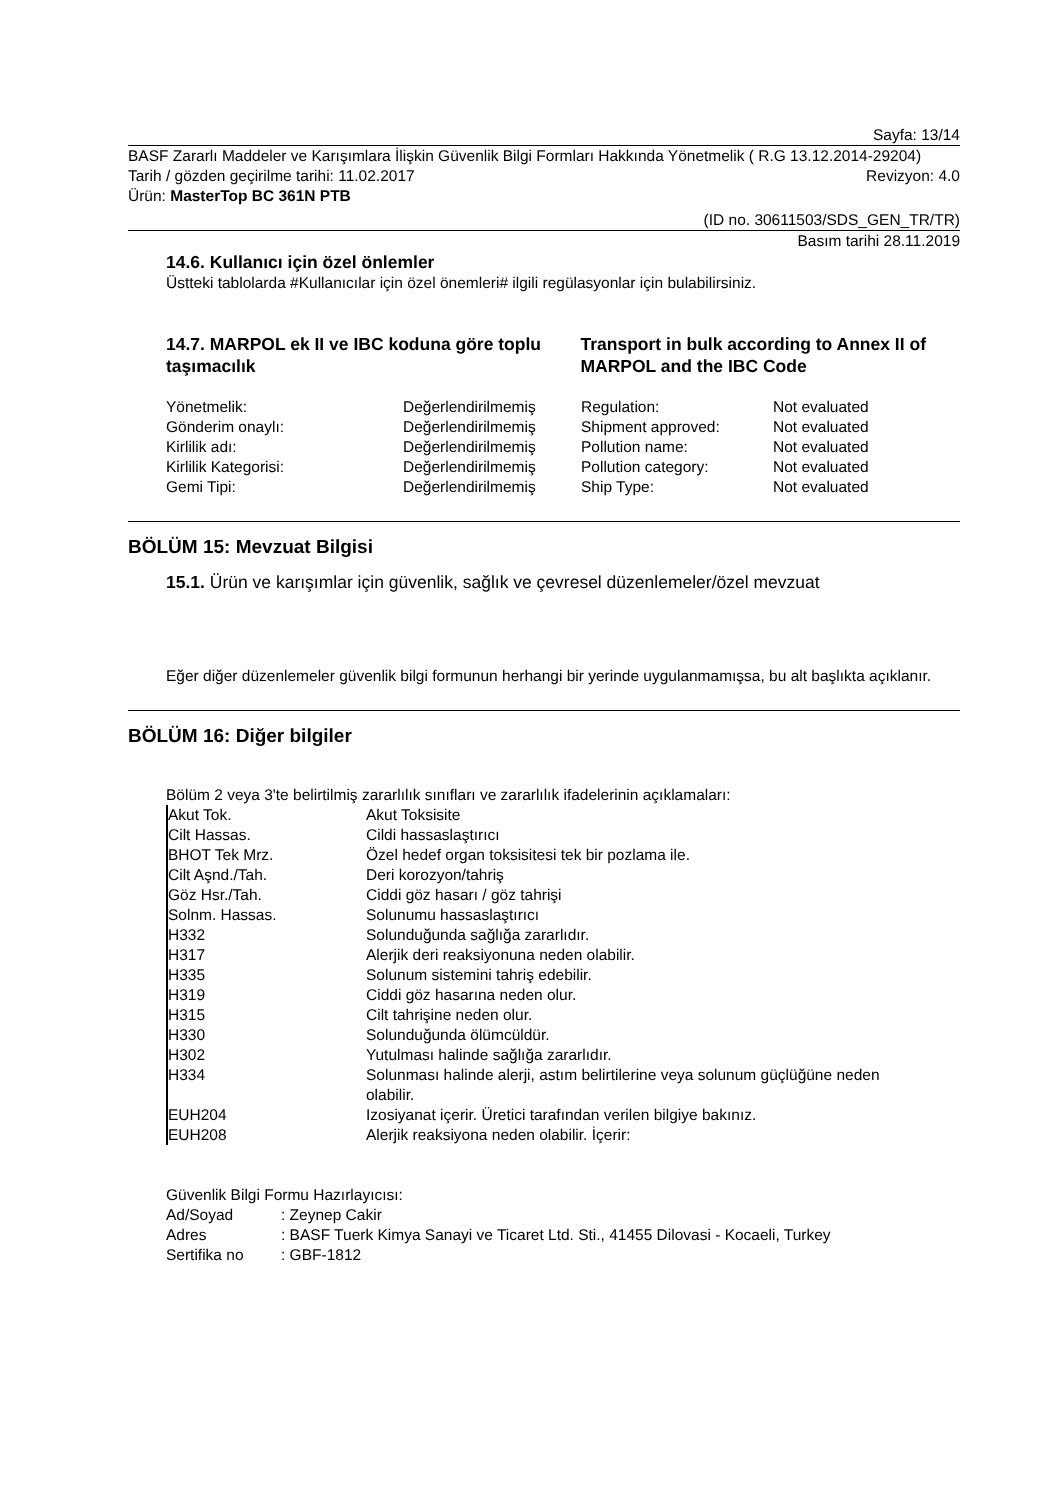Sayfa: 13/14
BASF Zararlı Maddeler ve Karışımlara İlişkin Güvenlik Bilgi Formları Hakkında Yönetmelik ( R.G 13.12.2014-29204)
Tarih / gözden geçirilme tarihi: 11.02.2017 Revizyon: 4.0
Ürün: MasterTop BC 361N PTB
(ID no. 30611503/SDS_GEN_TR/TR)
Basım tarihi 28.11.2019
14.6. Kullanıcı için özel önlemler
Üstteki tablolarda #Kullanıcılar için özel önemleri# ilgili regülasyonlar için bulabilirsiniz.
14.7. MARPOL ek II ve IBC koduna göre toplu taşımacılık
Transport in bulk according to Annex II of MARPOL and the IBC Code
| Yönetmelik: | Değerlendirilmemiş | Regulation: | Not evaluated |
| Gönderim onaylı: | Değerlendirilmemiş | Shipment approved: | Not evaluated |
| Kirlilik adı: | Değerlendirilmemiş | Pollution name: | Not evaluated |
| Kirlilik Kategorisi: | Değerlendirilmemiş | Pollution category: | Not evaluated |
| Gemi Tipi: | Değerlendirilmemiş | Ship Type: | Not evaluated |
BÖLÜM 15: Mevzuat Bilgisi
15.1. Ürün ve karışımlar için güvenlik, sağlık ve çevresel düzenlemeler/özel mevzuat
Eğer diğer düzenlemeler güvenlik bilgi formunun herhangi bir yerinde uygulanmamışsa, bu alt başlıkta açıklanır.
BÖLÜM 16: Diğer bilgiler
Bölüm 2 veya 3'te belirtilmiş zararlılık sınıfları ve zararlılık ifadelerinin açıklamaları:
| Akut Tok. | Akut Toksisite |
| Cilt Hassas. | Cildi hassaslaştırıcı |
| BHOT Tek Mrz. | Özel hedef organ toksisitesi tek bir pozlama ile. |
| Cilt Aşnd./Tah. | Deri korozyon/tahriş |
| Göz Hsr./Tah. | Ciddi göz hasarı / göz tahrişi |
| Solnm. Hassas. | Solunumu hassaslaştırıcı |
| H332 | Solunduğunda sağlığa zararlıdır. |
| H317 | Alerjik deri reaksiyonuna neden olabilir. |
| H335 | Solunum sistemini tahriş edebilir. |
| H319 | Ciddi göz hasarına neden olur. |
| H315 | Cilt tahrişine neden olur. |
| H330 | Solunduğunda ölümcüldür. |
| H302 | Yutulması halinde sağlığa zararlıdır. |
| H334 | Solunması halinde alerji, astım belirtilerine veya solunum güçlüğüne neden olabilir. |
| EUH204 | Izosiyanat içerir. Üretici tarafından verilen bilgiye bakınız. |
| EUH208 | Alerjik reaksiyona neden olabilir. İçerir: |
Güvenlik Bilgi Formu Hazırlayıcısı:
| Ad/Soyad | : Zeynep Cakir |
| Adres | : BASF Tuerk Kimya Sanayi ve Ticaret Ltd. Sti., 41455 Dilovasi - Kocaeli, Turkey |
| Sertifika no | : GBF-1812 |